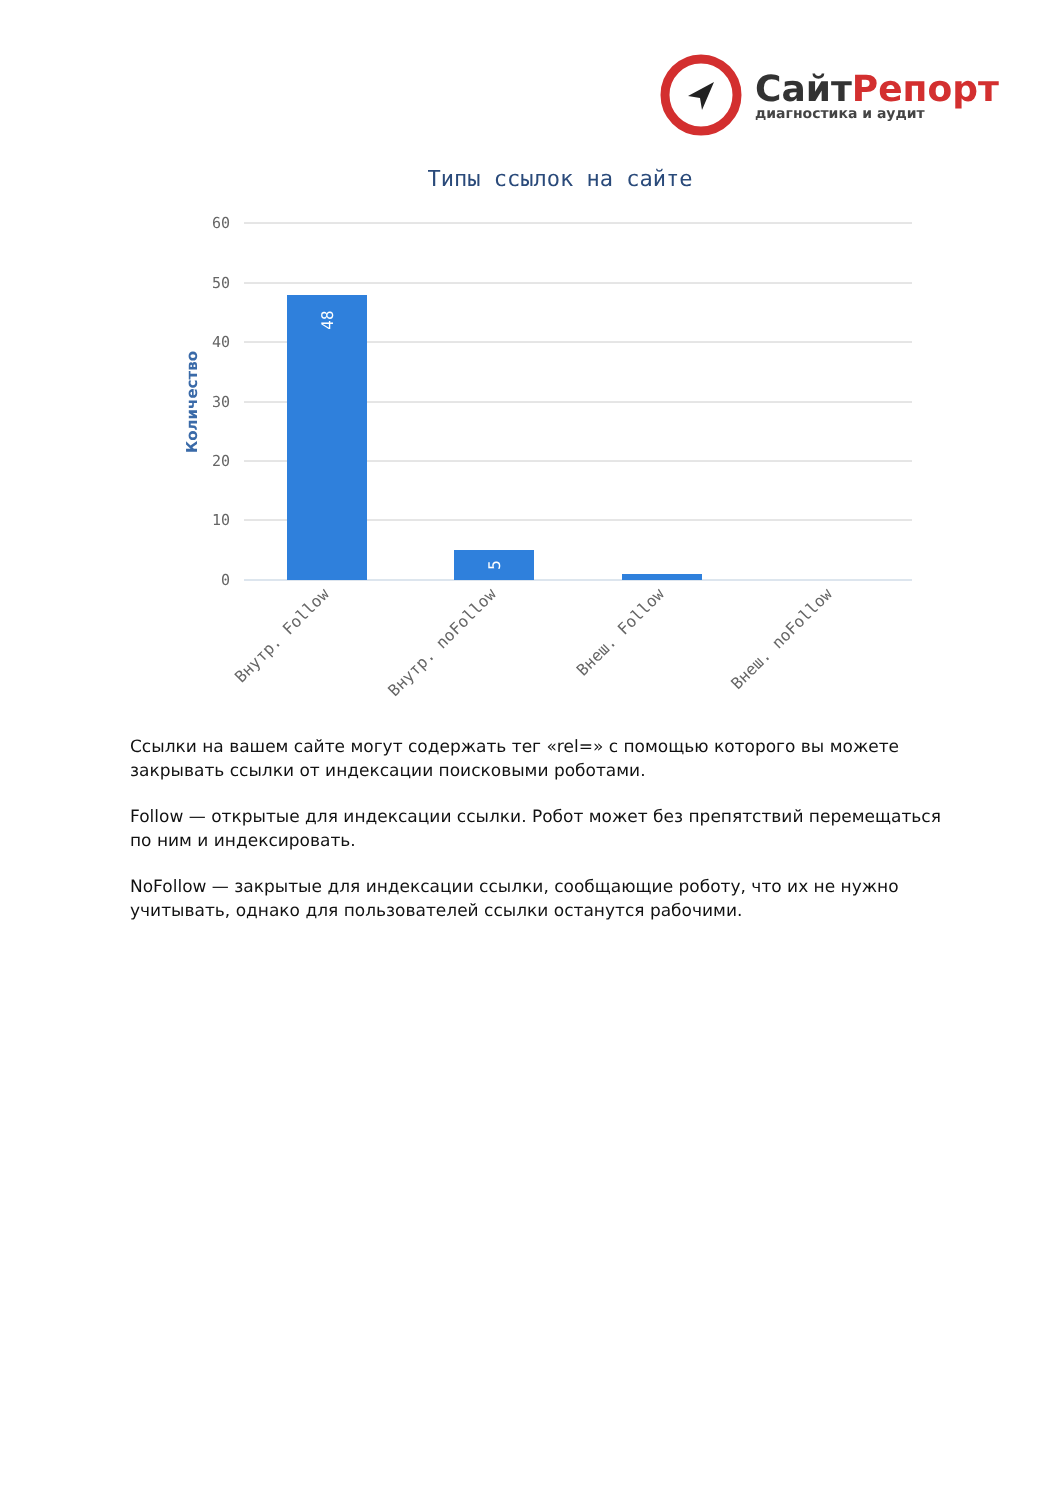СайтРепорт
диагностика и аудит
Типы ссылок на сайте
60
50
40
30
20
10
0
Количество
48
5
Внутр. Follow
Внутр. noFollow
Внеш. Follow
Внеш. noFollow
Ссылки на вашем сайте могут содержать тег «rel=» с помощью которого вы можете закрывать ссылки от индексации поисковыми роботами.
Follow — открытые для индексации ссылки. Робот может без препятствий перемещаться по ним и индексировать.
NoFollow — закрытые для индексации ссылки, сообщающие роботу, что их не нужно учитывать, однако для пользователей ссылки останутся рабочими.